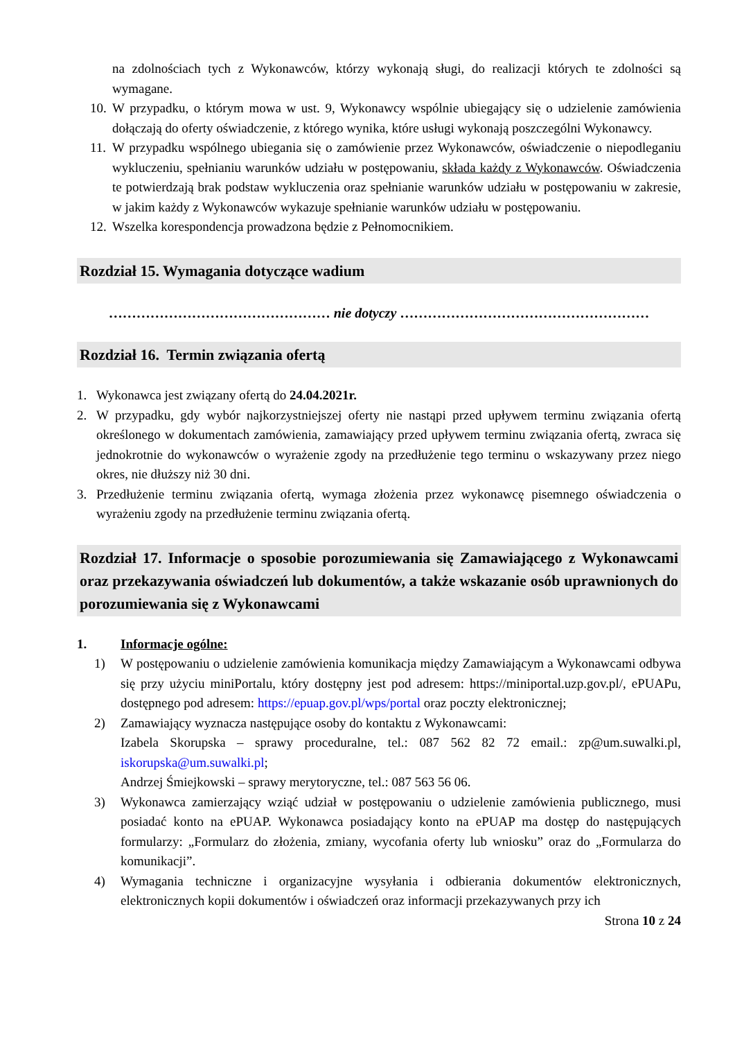na zdolnościach tych z Wykonawców, którzy wykonają sługi, do realizacji których te zdolności są wymagane.
10. W przypadku, o którym mowa w ust. 9, Wykonawcy wspólnie ubiegający się o udzielenie zamówienia dołączają do oferty oświadczenie, z którego wynika, które usługi wykonają poszczególni Wykonawcy.
11. W przypadku wspólnego ubiegania się o zamówienie przez Wykonawców, oświadczenie o niepodleganiu wykluczeniu, spełnianiu warunków udziału w postępowaniu, składa każdy z Wykonawców. Oświadczenia te potwierdzają brak podstaw wykluczenia oraz spełnianie warunków udziału w postępowaniu w zakresie, w jakim każdy z Wykonawców wykazuje spełnianie warunków udziału w postępowaniu.
12. Wszelka korespondencja prowadzona będzie z Pełnomocnikiem.
Rozdział 15. Wymagania dotyczące wadium
………………………………………… nie dotyczy ………………………………………………
Rozdział 16. Termin związania ofertą
1. Wykonawca jest związany ofertą do 24.04.2021r.
2. W przypadku, gdy wybór najkorzystniejszej oferty nie nastąpi przed upływem terminu związania ofertą określonego w dokumentach zamówienia, zamawiający przed upływem terminu związania ofertą, zwraca się jednokrotnie do wykonawców o wyrażenie zgody na przedłużenie tego terminu o wskazywany przez niego okres, nie dłuższy niż 30 dni.
3. Przedłużenie terminu związania ofertą, wymaga złożenia przez wykonawcę pisemnego oświadczenia o wyrażeniu zgody na przedłużenie terminu związania ofertą.
Rozdział 17. Informacje o sposobie porozumiewania się Zamawiającego z Wykonawcami oraz przekazywania oświadczeń lub dokumentów, a także wskazanie osób uprawnionych do porozumiewania się z Wykonawcami
1. Informacje ogólne:
1) W postępowaniu o udzielenie zamówienia komunikacja między Zamawiającym a Wykonawcami odbywa się przy użyciu miniPortalu, który dostępny jest pod adresem: https://miniportal.uzp.gov.pl/, ePUAPu, dostępnego pod adresem: https://epuap.gov.pl/wps/portal oraz poczty elektronicznej;
2) Zamawiający wyznacza następujące osoby do kontaktu z Wykonawcami:
Izabela Skorupska – sprawy proceduralne, tel.: 087 562 82 72 email.: zp@um.suwalki.pl, iskorupska@um.suwalki.pl;
Andrzej Śmiejkowski – sprawy merytoryczne, tel.: 087 563 56 06.
3) Wykonawca zamierzający wziąć udział w postępowaniu o udzielenie zamówienia publicznego, musi posiadać konto na ePUAP. Wykonawca posiadający konto na ePUAP ma dostęp do następujących formularzy: „Formularz do złożenia, zmiany, wycofania oferty lub wniosku” oraz do „Formularza do komunikacji”.
4) Wymagania techniczne i organizacyjne wysyłania i odbierania dokumentów elektronicznych, elektronicznych kopii dokumentów i oświadczeń oraz informacji przekazywanych przy ich
Strona 10 z 24